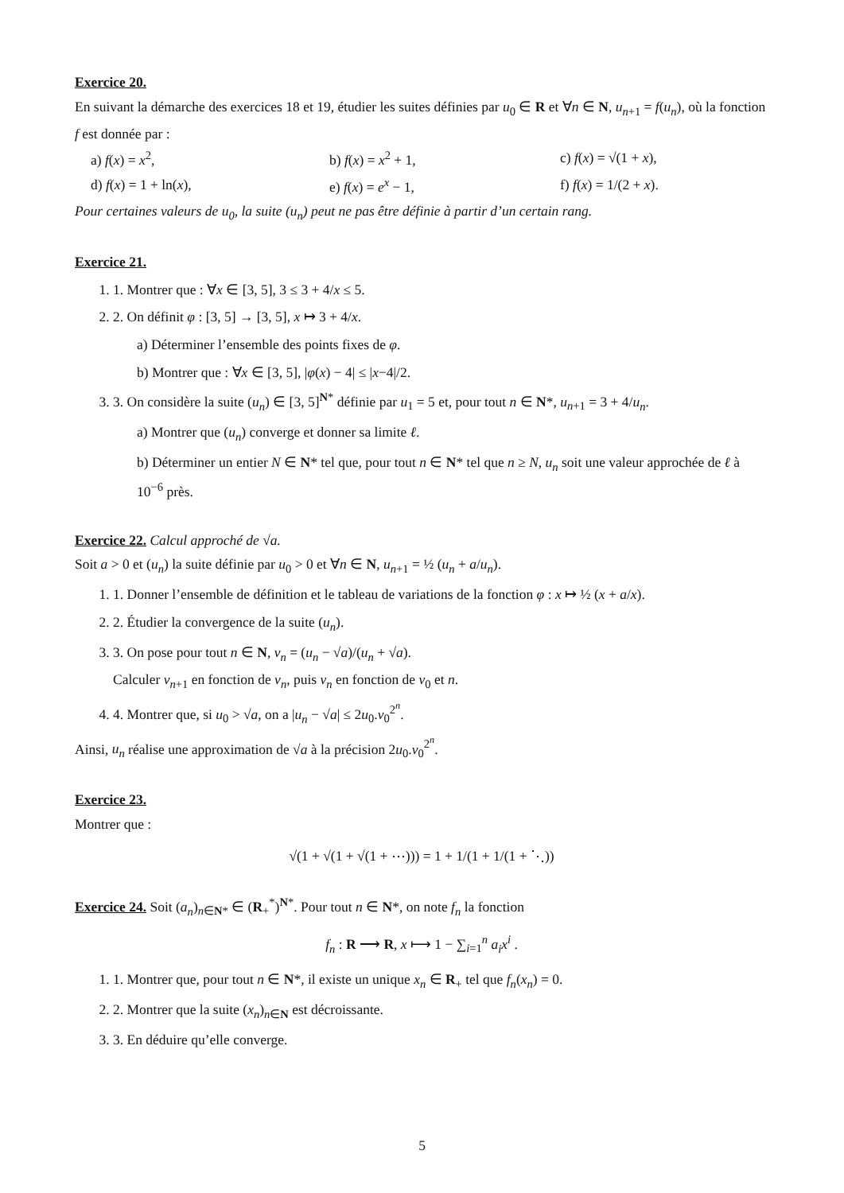Exercice 20.
En suivant la démarche des exercices 18 et 19, étudier les suites définies par u<sub>0</sub> ∈ R et ∀n ∈ N, u<sub>n+1</sub> = f(u<sub>n</sub>), où la fonction f est donnée par :
a) f(x) = x<sup>2</sup>, b) f(x) = x<sup>2</sup> + 1, c) f(x) = √(1 + x), d) f(x) = 1 + ln(x), e) f(x) = e<sup>x</sup> − 1, f) f(x) = 1/(2 + x).
Pour certaines valeurs de u<sub>0</sub>, la suite (u<sub>n</sub>) peut ne pas être définie à partir d’un certain rang.
Exercice 21.
1. 1. Montrer que : ∀x ∈ [3, 5], 3 ≤ 3 + 4/x ≤ 5.
2. 2. On définit φ : [3, 5] → [3, 5], x ↦ 3 + 4/x.
a) Déterminer l’ensemble des points fixes de φ.
b) Montrer que : ∀x ∈ [3, 5], |φ(x) − 4| ≤ |x−4|/2.
3. 3. On considère la suite (u<sub>n</sub>) ∈ [3, 5]<sup>N*</sup> définie par u<sub>1</sub> = 5 et, pour tout n ∈ N*, u<sub>n+1</sub> = 3 + 4/u<sub>n</sub>.
a) Montrer que (u<sub>n</sub>) converge et donner sa limite ℓ.
b) Déterminer un entier N ∈ N* tel que, pour tout n ∈ N* tel que n ≥ N, u<sub>n</sub> soit une valeur approchée de ℓ à 10<sup>−6</sup> près.
Exercice 22.
Calcul approché de √a.
Soit a > 0 et (u<sub>n</sub>) la suite définie par u<sub>0</sub> > 0 et ∀n ∈ N, u<sub>n+1</sub> = ½ (u<sub>n</sub> + a/u<sub>n</sub>).
1. 1. Donner l’ensemble de définition et le tableau de variations de la fonction φ : x ↦ ½ (x + a/x).
2. 2. Étudier la convergence de la suite (u<sub>n</sub>).
3. 3. On pose pour tout n ∈ N, v<sub>n</sub> = (u<sub>n</sub> − √a)/(u<sub>n</sub> + √a).
Calculer v<sub>n+1</sub> en fonction de v<sub>n</sub>, puis v<sub>n</sub> en fonction de v<sub>0</sub> et n.
4. 4. Montrer que, si u<sub>0</sub> > √a, on a |u<sub>n</sub> − √a| ≤ 2u<sub>0</sub>.v<sub>0</sub><sup>2<sup>n</sup></sup>.
Ainsi, u<sub>n</sub> réalise une approximation de √a à la précision 2u<sub>0</sub>.v<sub>0</sub><sup>2<sup>n</sup></sup>.
Exercice 23.
Montrer que :
√(1 + √(1 + √(1 + ⋯))) = 1 + 1/(1 + 1/(1 + ⋱))
Exercice 24.
Soit (a<sub>n</sub>)<sub>n∈N*</sub> ∈ (R<sub>+</sub><sup>*</sup>)<sup>N*</sup>. Pour tout n ∈ N*, on note f<sub>n</sub> la fonction
f<sub>n</sub> : R ⟶ R, x ⟼ 1 − ∑<sub>i=1</sub><sup>n</sup> a<sub>i</sub>x<sup>i</sup> .
1. 1. Montrer que, pour tout n ∈ N*, il existe un unique x<sub>n</sub> ∈ R<sub>+</sub> tel que f<sub>n</sub>(x<sub>n</sub>) = 0.
2. 2. Montrer que la suite (x<sub>n</sub>)<sub>n∈N</sub> est décroissante.
3. 3. En déduire qu’elle converge.
5